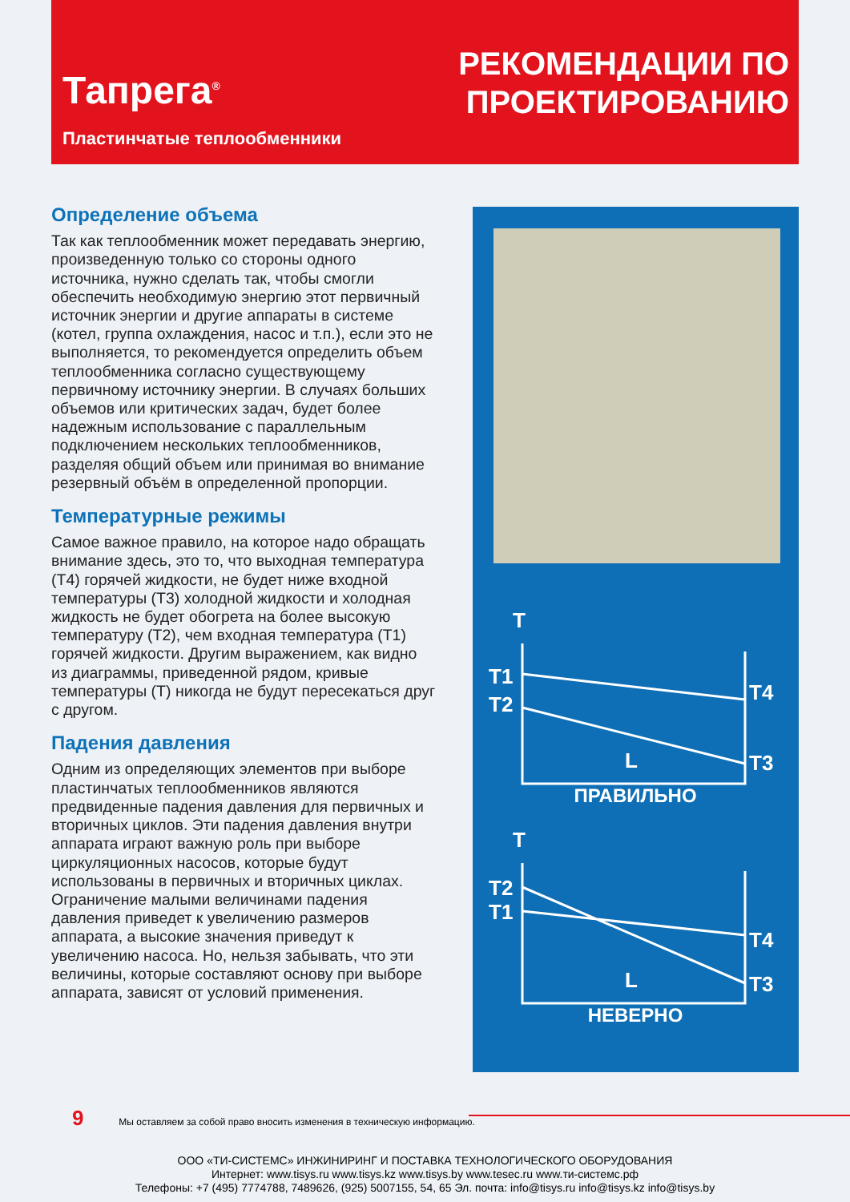Тапрега<sup>®</sup>
Пластинчатые теплообменники
РЕКОМЕНДАЦИИ ПО
ПРОЕКТИРОВАНИЮ
Определение объема
Так как теплообменник может передавать энергию, произведенную только со стороны одного источника, нужно сделать так, чтобы смогли обеспечить необходимую энергию этот первичный источник энергии и другие аппараты в системе (котел, группа охлаждения, насос и т.п.), если это не выполняется, то рекомендуется определить объем теплообменника согласно существующему первичному источнику энергии. В случаях больших объемов или критических задач, будет более надежным использование с параллельным подключением нескольких теплообменников, разделяя общий объем или принимая во внимание резервный объём в определенной пропорции.
Температурные режимы
Самое важное правило, на которое надо обращать внимание здесь, это то, что выходная температура (Т4) горячей жидкости, не будет ниже входной температуры (Т3) холодной жидкости и холодная жидкость не будет обогрета на более высокую температуру (Т2), чем входная температура (Т1) горячей жидкости. Другим выражением, как видно из диаграммы, приведенной рядом, кривые температуры (Т) никогда не будут пересекаться друг с другом.
Падения давления
Одним из определяющих элементов при выборе пластинчатых теплообменников являются предвиденные падения давления для первичных и вторичных циклов. Эти падения давления внутри аппарата играют важную роль при выборе циркуляционных насосов, которые будут использованы в первичных и вторичных циклах. Ограничение малыми величинами падения давления приведет к увеличению размеров аппарата, а высокие значения приведут к увеличению насоса. Но, нельзя забывать, что эти величины, которые составляют основу при выборе аппарата, зависят от условий применения.
T
T1
T2
T4
T3
L
ПРАВИЛЬНО
T
T2
T1
T4
T3
L
НЕВЕРНО
9 Мы оставляем за собой право вносить изменения в техническую информацию.
ООО «ТИ-СИСТЕМС» ИНЖИНИРИНГ И ПОСТАВКА ТЕХНОЛОГИЧЕСКОГО ОБОРУДОВАНИЯ
Интернет: www.tisys.ru www.tisys.kz www.tisys.by www.tesec.ru www.ти-системс.рф
Телефоны: +7 (495) 7774788, 7489626, (925) 5007155, 54, 65 Эл. почта: info@tisys.ru info@tisys.kz info@tisys.by